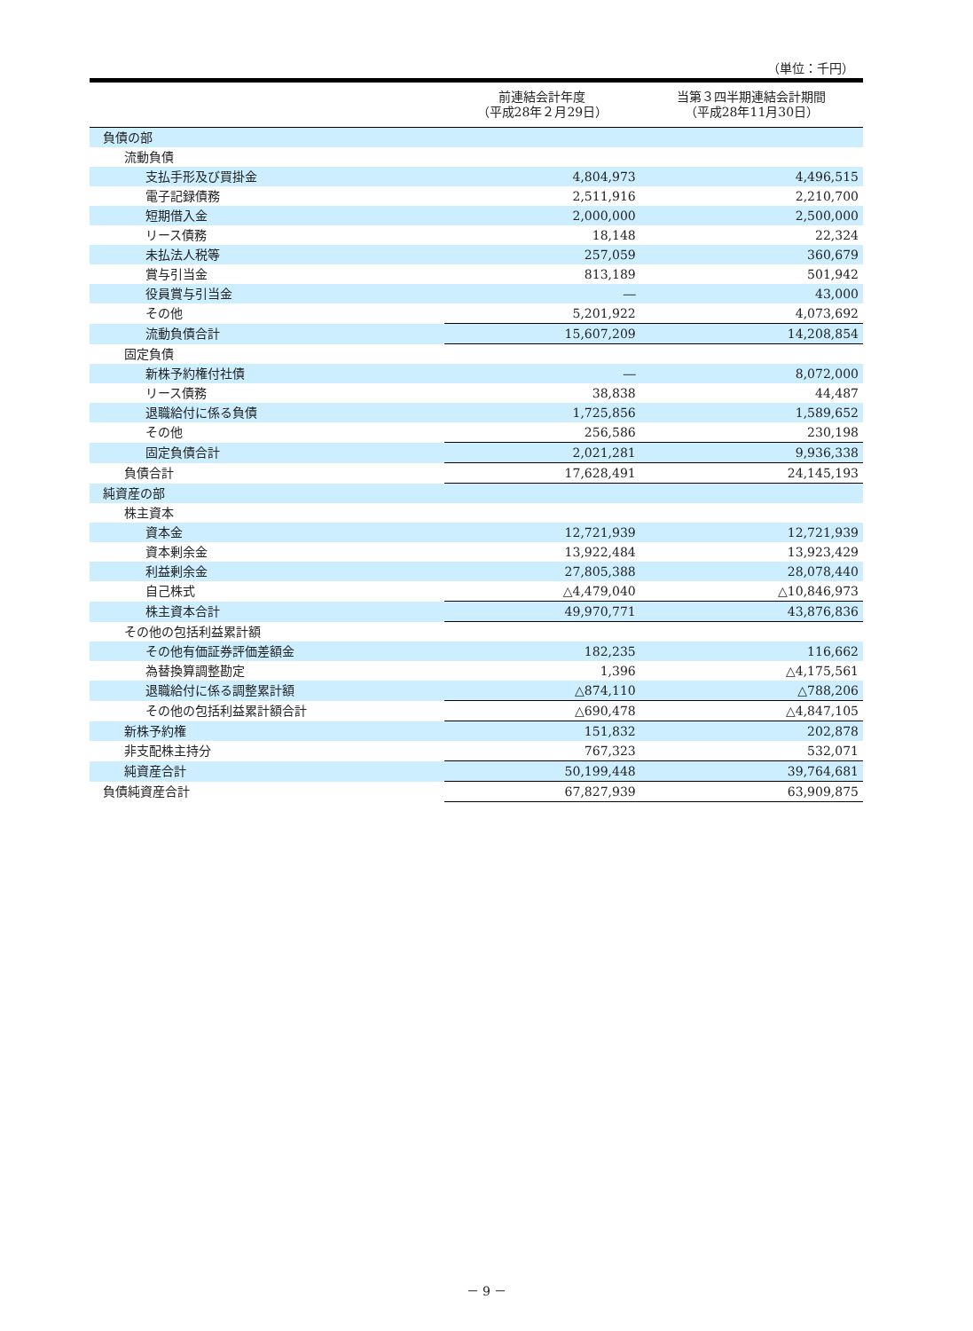（単位：千円）
| | 前連結会計年度 （平成28年２月29日） | 当第３四半期連結会計期間 （平成28年11月30日） |
| --- | --- | --- |
| 負債の部 | | |
| 流動負債 | | |
| 支払手形及び買掛金 | 4,804,973 | 4,496,515 |
| 電子記録債務 | 2,511,916 | 2,210,700 |
| 短期借入金 | 2,000,000 | 2,500,000 |
| リース債務 | 18,148 | 22,324 |
| 未払法人税等 | 257,059 | 360,679 |
| 賞与引当金 | 813,189 | 501,942 |
| 役員賞与引当金 | ― | 43,000 |
| その他 | 5,201,922 | 4,073,692 |
| 流動負債合計 | 15,607,209 | 14,208,854 |
| 固定負債 | | |
| 新株予約権付社債 | ― | 8,072,000 |
| リース債務 | 38,838 | 44,487 |
| 退職給付に係る負債 | 1,725,856 | 1,589,652 |
| その他 | 256,586 | 230,198 |
| 固定負債合計 | 2,021,281 | 9,936,338 |
| 負債合計 | 17,628,491 | 24,145,193 |
| 純資産の部 | | |
| 株主資本 | | |
| 資本金 | 12,721,939 | 12,721,939 |
| 資本剰余金 | 13,922,484 | 13,923,429 |
| 利益剰余金 | 27,805,388 | 28,078,440 |
| 自己株式 | △4,479,040 | △10,846,973 |
| 株主資本合計 | 49,970,771 | 43,876,836 |
| その他の包括利益累計額 | | |
| その他有価証券評価差額金 | 182,235 | 116,662 |
| 為替換算調整勘定 | 1,396 | △4,175,561 |
| 退職給付に係る調整累計額 | △874,110 | △788,206 |
| その他の包括利益累計額合計 | △690,478 | △4,847,105 |
| 新株予約権 | 151,832 | 202,878 |
| 非支配株主持分 | 767,323 | 532,071 |
| 純資産合計 | 50,199,448 | 39,764,681 |
| 負債純資産合計 | 67,827,939 | 63,909,875 |
－ 9 －